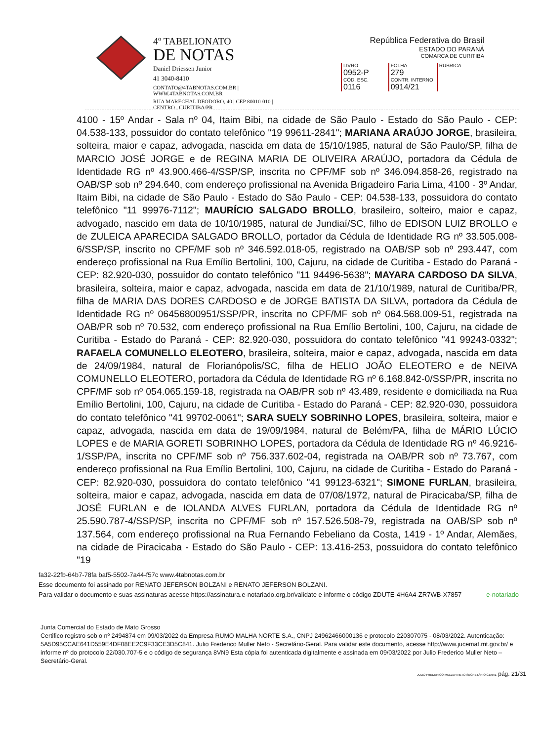4º TABELIONATO
DE NOTAS
Daniel Driessen Junior
41 3040-8410
CONTATO@4TABNOTAS.COM.BR | WWW.4TABNOTAS.COM.BR
RUA MARECHAL DEODORO, 40 | CEP 80010-010 | CENTRO . CURITIBA/PR
República Federativa do Brasil
ESTADO DO PARANÁ
COMARCA DE CURITIBA
| LIVRO 0952-P | FOLHA 279 | RUBRICA |
| CÓD. ESC. 0116 | CONTR. INTERNO 0914/21 | |
4100 - 15º Andar - Sala nº 04, Itaim Bibi, na cidade de São Paulo - Estado do São Paulo - CEP: 04.538-133, possuidor do contato telefônico "19 99611-2841"; MARIANA ARAÚJO JORGE, brasileira, solteira, maior e capaz, advogada, nascida em data de 15/10/1985, natural de São Paulo/SP, filha de MARCIO JOSÉ JORGE e de REGINA MARIA DE OLIVEIRA ARAÚJO, portadora da Cédula de Identidade RG nº 43.900.466-4/SSP/SP, inscrita no CPF/MF sob nº 346.094.858-26, registrado na OAB/SP sob nº 294.640, com endereço profissional na Avenida Brigadeiro Faria Lima, 4100 - 3º Andar, Itaim Bibi, na cidade de São Paulo - Estado do São Paulo - CEP: 04.538-133, possuidora do contato telefônico "11 99976-7112"; MAURÍCIO SALGADO BROLLO, brasileiro, solteiro, maior e capaz, advogado, nascido em data de 10/10/1985, natural de Jundiaí/SC, filho de EDISON LUIZ BROLLO e de ZULEICA APARECIDA SALGADO BROLLO, portador da Cédula de Identidade RG nº 33.505.008-6/SSP/SP, inscrito no CPF/MF sob nº 346.592.018-05, registrado na OAB/SP sob nº 293.447, com endereço profissional na Rua Emílio Bertolini, 100, Cajuru, na cidade de Curitiba - Estado do Paraná - CEP: 82.920-030, possuidor do contato telefônico "11 94496-5638"; MAYARA CARDOSO DA SILVA, brasileira, solteira, maior e capaz, advogada, nascida em data de 21/10/1989, natural de Curitiba/PR, filha de MARIA DAS DORES CARDOSO e de JORGE BATISTA DA SILVA, portadora da Cédula de Identidade RG nº 06456800951/SSP/PR, inscrita no CPF/MF sob nº 064.568.009-51, registrada na OAB/PR sob nº 70.532, com endereço profissional na Rua Emílio Bertolini, 100, Cajuru, na cidade de Curitiba - Estado do Paraná - CEP: 82.920-030, possuidora do contato telefônico "41 99243-0332"; RAFAELA COMUNELLO ELEOTERO, brasileira, solteira, maior e capaz, advogada, nascida em data de 24/09/1984, natural de Florianópolis/SC, filha de HELIO JOÃO ELEOTERO e de NEIVA COMUNELLO ELEOTERO, portadora da Cédula de Identidade RG nº 6.168.842-0/SSP/PR, inscrita no CPF/MF sob nº 054.065.159-18, registrada na OAB/PR sob nº 43.489, residente e domiciliada na Rua Emílio Bertolini, 100, Cajuru, na cidade de Curitiba - Estado do Paraná - CEP: 82.920-030, possuidora do contato telefônico "41 99702-0061"; SARA SUELY SOBRINHO LOPES, brasileira, solteira, maior e capaz, advogada, nascida em data de 19/09/1984, natural de Belém/PA, filha de MÁRIO LÚCIO LOPES e de MARIA GORETI SOBRINHO LOPES, portadora da Cédula de Identidade RG nº 46.9216-1/SSP/PA, inscrita no CPF/MF sob nº 756.337.602-04, registrada na OAB/PR sob nº 73.767, com endereço profissional na Rua Emílio Bertolini, 100, Cajuru, na cidade de Curitiba - Estado do Paraná - CEP: 82.920-030, possuidora do contato telefônico "41 99123-6321"; SIMONE FURLAN, brasileira, solteira, maior e capaz, advogada, nascida em data de 07/08/1972, natural de Piracicaba/SP, filha de JOSÉ FURLAN e de IOLANDA ALVES FURLAN, portadora da Cédula de Identidade RG nº 25.590.787-4/SSP/SP, inscrita no CPF/MF sob nº 157.526.508-79, registrada na OAB/SP sob nº 137.564, com endereço profissional na Rua Fernando Febeliano da Costa, 1419 - 1º Andar, Alemães, na cidade de Piracicaba - Estado do São Paulo - CEP: 13.416-253, possuidora do contato telefônico "19
fa32-22fb-64b7-78fa baf5-5502-7a44-f57c www.4tabnotas.com.br
Esse documento foi assinado por RENATO JEFERSON BOLZANI e RENATO JEFERSON BOLZANI.
Para validar o documento e suas assinaturas acesse https://assinatura.e-notariado.org.br/validate e informe o código ZDUTE-4H6A4-ZR7WB-X7857 e-notariado
Junta Comercial do Estado de Mato Grosso
Certifico registro sob o nº 2494874 em 09/03/2022 da Empresa RUMO MALHA NORTE S.A., CNPJ 24962466000136 e protocolo 220307075 - 08/03/2022. Autenticação: 5A5D95CCAE641D559E4DF08EE2C9F33CE3D5C841. Julio Frederico Muller Neto - Secretário-Geral. Para validar este documento, acesse http://www.jucemat.mt.gov.br/ e informe nº do protocolo 22/030.707-5 e o código de segurança 8VN9 Esta cópia foi autenticada digitalmente e assinada em 09/03/2022 por Julio Frederico Muller Neto – Secretário-Geral.
JULIO FREDERICO MULLER NETO SECRETÁRIO GERAL pág. 21/31